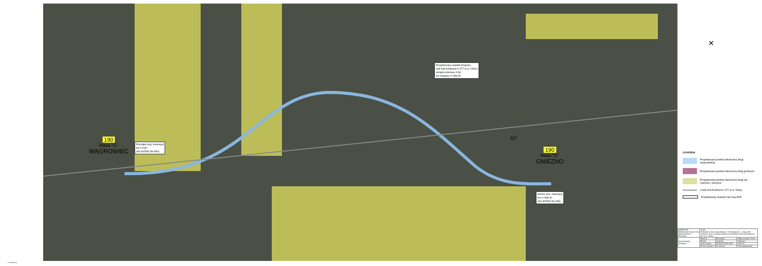190
klasa "G"
WĄGROWIEC
190
klasa "G"
GNIEZNO
Początek proj. inwestycji
km 0+000
(km WZDW 98+590)
Projektowany wiadukt drogowy
nad linią kolejową nr 377 w m. Obory
skrajnia pionowa 4,9m
km drogowy 0+696,50
Koniec proj. inwestycji
km 0+996,62
(km WZDW 99+365)
62°
✕
LEGENDA
Projektowana jezdnia bitumiczna drogi wojewódzkiej
Projektowana jezdnia bitumiczna dróg gminnych
Projektowana jezdnia bitumiczna drogi dla rowerów i pieszych
LINIA KOLEJOWA nr 377 w m. Obory
Projektowany wiadukt nad linią PKP
| INWESTOR Wielkopolski Zarząd Dróg Wojewódzkich w Poznaniu | Temat Rozbudowa drogi wojewódzkiej nr 190 Wągrowiec – Droga 194 /Gniezno/ wraz z budową obiektu inżynierskiego nad linią kolejową nr 377 w m. Obory | | |
| PROJEKTANT archidrog | Stadium | Koncepcja | Skala rysunku 1:1000 |
| | Branża | Drogowa | Rewizja 0 |
| | Tytuł rysunku | PLAN SYTUACYJNY | 2025.01 |
| | Numer rysunku 3 | Nr arkusza - | Data opracowania |
Id: Podpisany